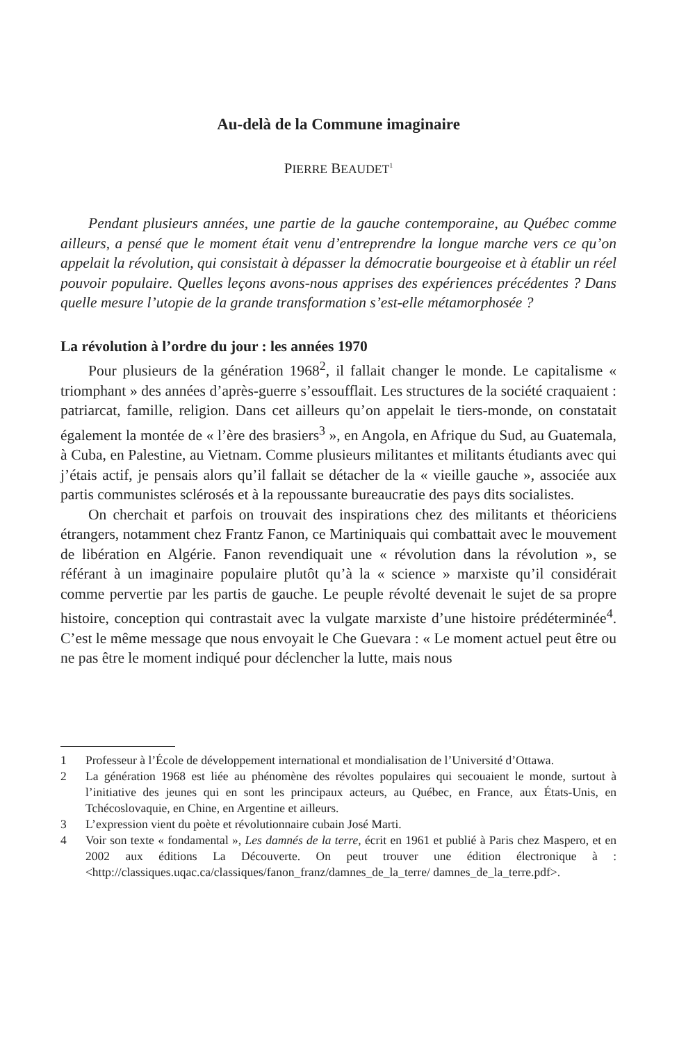Au-delà de la Commune imaginaire
PIERRE BEAUDET<sup>1</sup>
Pendant plusieurs années, une partie de la gauche contemporaine, au Québec comme ailleurs, a pensé que le moment était venu d’entreprendre la longue marche vers ce qu’on appelait la révolution, qui consistait à dépasser la démocratie bourgeoise et à établir un réel pouvoir populaire. Quelles leçons avons-nous apprises des expériences précédentes ? Dans quelle mesure l’utopie de la grande transformation s’est-elle métamorphosée ?
La révolution à l’ordre du jour : les années 1970
Pour plusieurs de la génération 1968<sup>2</sup>, il fallait changer le monde. Le capitalisme « triomphant » des années d’après-guerre s’essoufflait. Les structures de la société craquaient : patriarcat, famille, religion. Dans cet ailleurs qu’on appelait le tiers-monde, on constatait également la montée de « l’ère des brasiers<sup>3</sup> », en Angola, en Afrique du Sud, au Guatemala, à Cuba, en Palestine, au Vietnam. Comme plusieurs militantes et militants étudiants avec qui j’étais actif, je pensais alors qu’il fallait se détacher de la « vieille gauche », associée aux partis communistes sclérosés et à la repoussante bureaucratie des pays dits socialistes.
On cherchait et parfois on trouvait des inspirations chez des militants et théoriciens étrangers, notamment chez Frantz Fanon, ce Martiniquais qui combattait avec le mouvement de libération en Algérie. Fanon revendiquait une « révolution dans la révolution », se référant à un imaginaire populaire plutôt qu’à la « science » marxiste qu’il considérait comme pervertie par les partis de gauche. Le peuple révolté devenait le sujet de sa propre histoire, conception qui contrastait avec la vulgate marxiste d’une histoire prédéterminée<sup>4</sup>. C’est le même message que nous envoyait le Che Guevara : « Le moment actuel peut être ou ne pas être le moment indiqué pour déclencher la lutte, mais nous
1 Professeur à l’École de développement international et mondialisation de l’Université d’Ottawa.
2 La génération 1968 est liée au phénomène des révoltes populaires qui secouaient le monde, surtout à l’initiative des jeunes qui en sont les principaux acteurs, au Québec, en France, aux États-Unis, en Tchécoslovaquie, en Chine, en Argentine et ailleurs.
3 L’expression vient du poète et révolutionnaire cubain José Marti.
4 Voir son texte « fondamental », Les damnés de la terre, écrit en 1961 et publié à Paris chez Maspero, et en 2002 aux éditions La Découverte. On peut trouver une édition électronique à : <http://classiques.uqac.ca/classiques/fanon_franz/damnes_de_la_terre/ damnes_de_la_terre.pdf>.